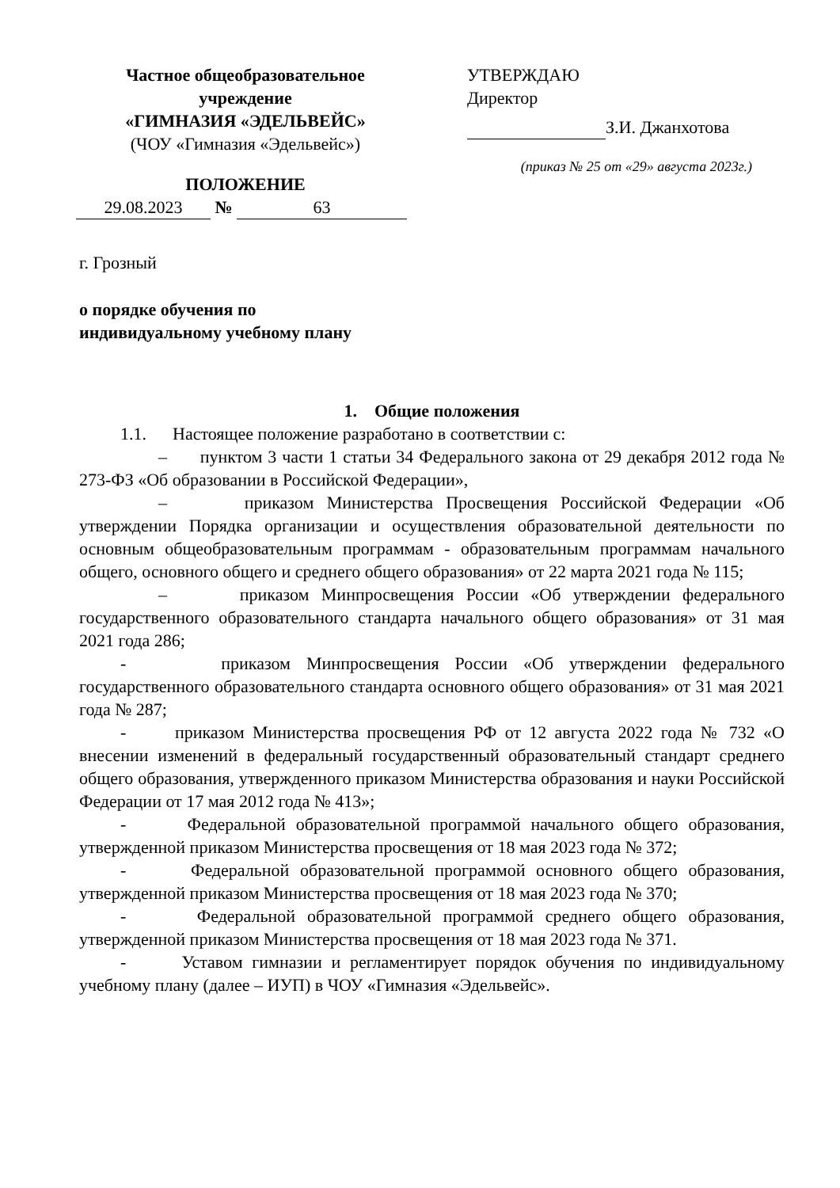Частное общеобразовательное учреждение
«ГИМНАЗИЯ «ЭДЕЛЬВЕЙС»
(ЧОУ «Гимназия «Эдельвейс»)
ПОЛОЖЕНИЕ
29.08.2023 № 63
УТВЕРЖДАЮ
Директор
З.И. Джанхотова
(приказ № 25 от «29» августа 2023г.)
г. Грозный
о порядке обучения по
индивидуальному учебному плану
1. Общие положения
1.1. Настоящее положение разработано в соответствии с:
– пунктом 3 части 1 статьи 34 Федерального закона от 29 декабря 2012 года № 273-ФЗ «Об образовании в Российской Федерации»,
– приказом Министерства Просвещения Российской Федерации «Об утверждении Порядка организации и осуществления образовательной деятельности по основным общеобразовательным программам - образовательным программам начального общего, основного общего и среднего общего образования» от 22 марта 2021 года № 115;
– приказом Минпросвещения России «Об утверждении федерального государственного образовательного стандарта начального общего образования» от 31 мая 2021 года 286;
- приказом Минпросвещения России «Об утверждении федерального государственного образовательного стандарта основного общего образования» от 31 мая 2021 года № 287;
- приказом Министерства просвещения РФ от 12 августа 2022 года № 732 «О внесении изменений в федеральный государственный образовательный стандарт среднего общего образования, утвержденного приказом Министерства образования и науки Российской Федерации от 17 мая 2012 года № 413»;
- Федеральной образовательной программой начального общего образования, утвержденной приказом Министерства просвещения от 18 мая 2023 года № 372;
- Федеральной образовательной программой основного общего образования, утвержденной приказом Министерства просвещения от 18 мая 2023 года № 370;
- Федеральной образовательной программой среднего общего образования, утвержденной приказом Министерства просвещения от 18 мая 2023 года № 371.
- Уставом гимназии и регламентирует порядок обучения по индивидуальному учебному плану (далее – ИУП) в ЧОУ «Гимназия «Эдельвейс».